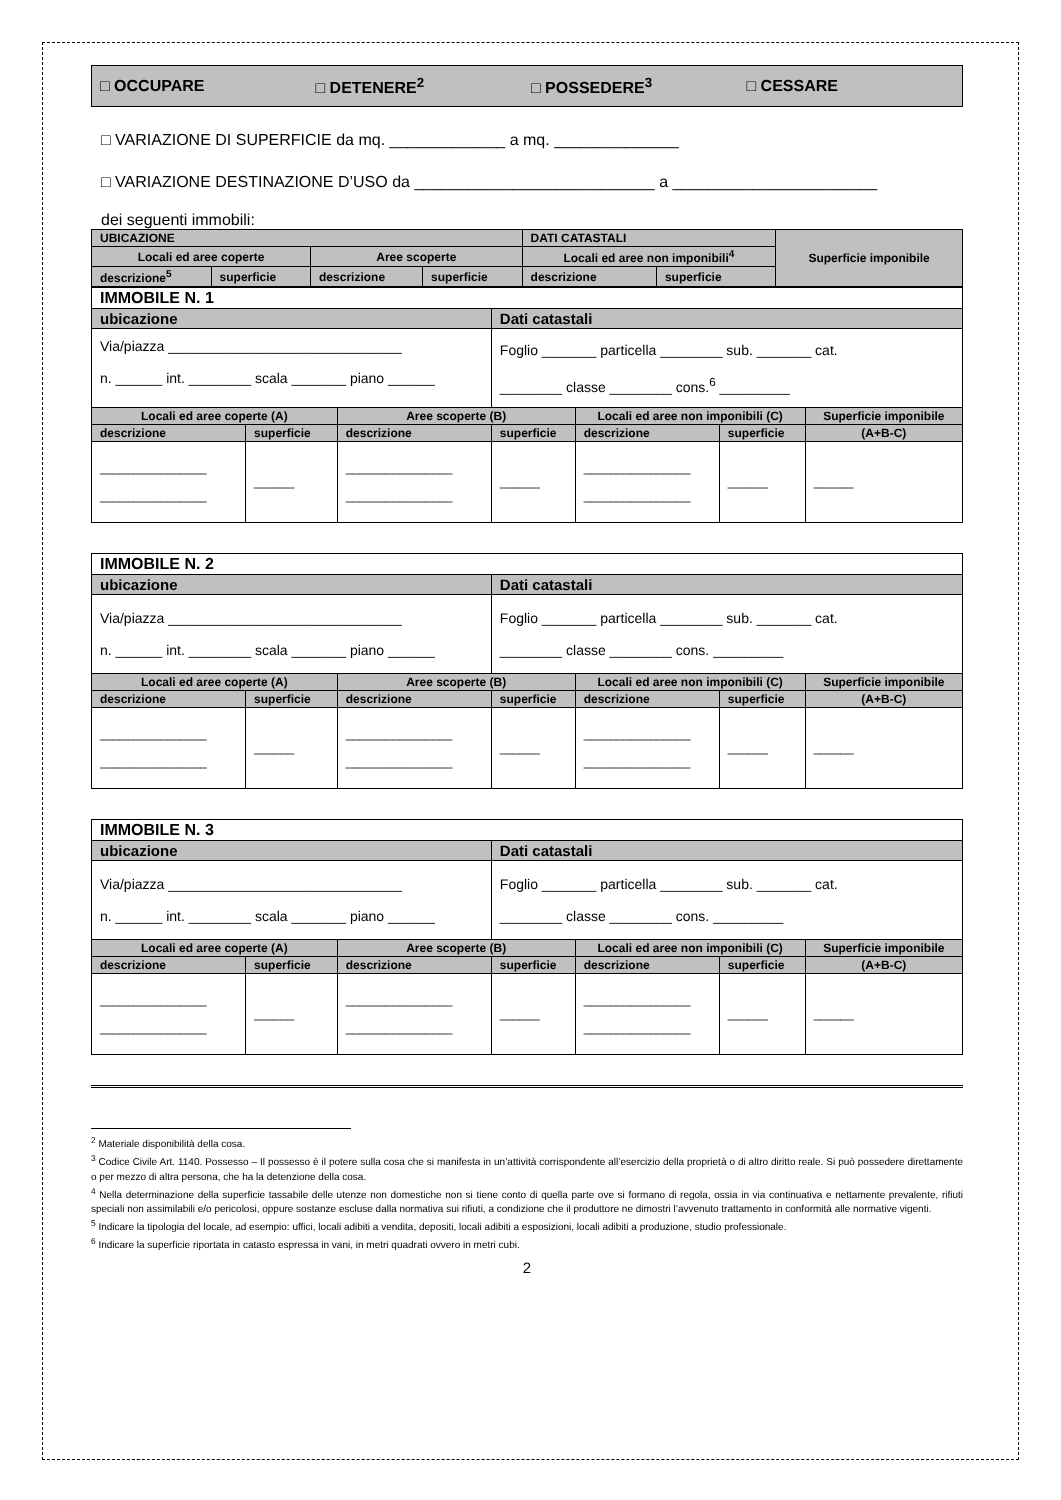□ OCCUPARE □ DETENERE<sup>2</sup> □ POSSEDERE<sup>3</sup> □ CESSARE
□ VARIAZIONE DI SUPERFICIE da mq. _____________ a mq. ______________
□ VARIAZIONE DESTINAZIONE D’USO da ___________________________ a _______________________
dei seguenti immobili:
| UBICAZIONE | | | | DATI CATASTALI | | Superficie imponibile |
| Locali ed aree coperte | | Aree scoperte | | Locali ed aree non imponibili<sup>4</sup> | | |
| descrizione<sup>5</sup> | superficie | descrizione | superficie | descrizione | superficie | |
| IMMOBILE N. 1 | | | | | | |
| ubicazione | | | Dati catastali | | | |
| Via/piazza ______________________________ n. ______ int. ________ scala _______ piano ______ | | | Foglio _______ particella ________ sub. _______ cat. ________ classe ________ cons.<sup>6</sup> _________ | | | |
| Locali ed aree coperte (A) | | Aree scoperte (B) | | Locali ed aree non imponibili (C) | | Superficie imponibile |
| descrizione | superficie | descrizione | superficie | descrizione | superficie | (A+B-C) |
| ________________ ________________ | ______ | ________________ ________________ | ______ | ________________ ________________ | ______ | ______ |
| IMMOBILE N. 2 | | | | | | |
| ubicazione | | | Dati catastali | | | |
| Via/piazza ______________________________ n. ______ int. ________ scala _______ piano ______ | | | Foglio _______ particella ________ sub. _______ cat. ________ classe ________ cons. _________ | | | |
| Locali ed aree coperte (A) | | Aree scoperte (B) | | Locali ed aree non imponibili (C) | | Superficie imponibile |
| descrizione | superficie | descrizione | superficie | descrizione | superficie | (A+B-C) |
| ________________ ________________ | ______ | ________________ ________________ | ______ | ________________ ________________ | ______ | ______ |
| IMMOBILE N. 3 | | | | | | |
| ubicazione | | | Dati catastali | | | |
| Via/piazza ______________________________ n. ______ int. ________ scala _______ piano ______ | | | Foglio _______ particella ________ sub. _______ cat. ________ classe ________ cons. _________ | | | |
| Locali ed aree coperte (A) | | Aree scoperte (B) | | Locali ed aree non imponibili (C) | | Superficie imponibile |
| descrizione | superficie | descrizione | superficie | descrizione | superficie | (A+B-C) |
| ________________ ________________ | ______ | ________________ ________________ | ______ | ________________ ________________ | ______ | ______ |
<sup>2</sup> Materiale disponibilità della cosa.
<sup>3</sup> Codice Civile Art. 1140. Possesso – Il possesso è il potere sulla cosa che si manifesta in un’attività corrispondente all’esercizio della proprietà o di altro diritto reale. Si può possedere direttamente o per mezzo di altra persona, che ha la detenzione della cosa.
<sup>4</sup> Nella determinazione della superficie tassabile delle utenze non domestiche non si tiene conto di quella parte ove si formano di regola, ossia in via continuativa e nettamente prevalente, rifiuti speciali non assimilabili e/o pericolosi, oppure sostanze escluse dalla normativa sui rifiuti, a condizione che il produttore ne dimostri l’avvenuto trattamento in conformità alle normative vigenti.
<sup>5</sup> Indicare la tipologia del locale, ad esempio: uffici, locali adibiti a vendita, depositi, locali adibiti a esposizioni, locali adibiti a produzione, studio professionale.
<sup>6</sup> Indicare la superficie riportata in catasto espressa in vani, in metri quadrati ovvero in metri cubi.
2